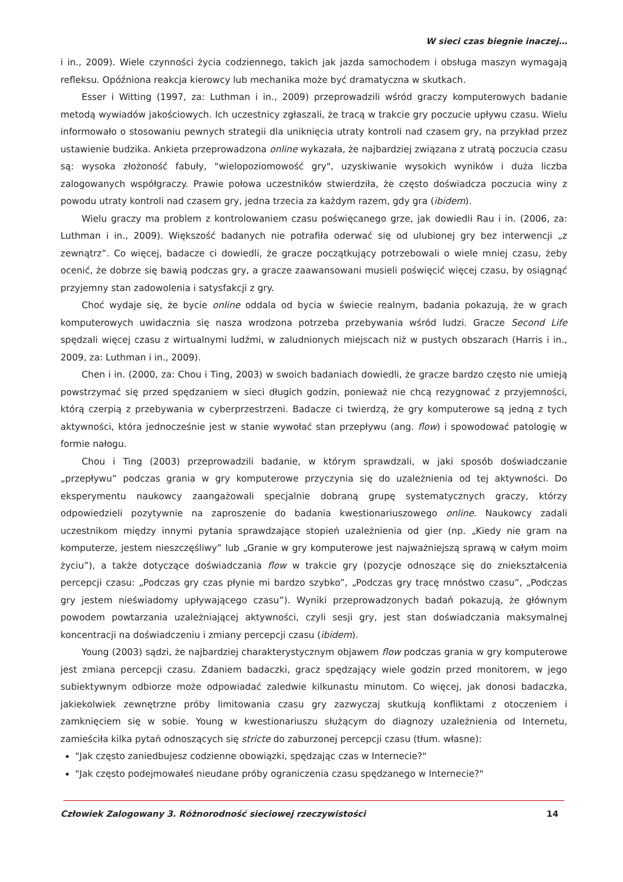W sieci czas biegnie inaczej…
i in., 2009). Wiele czynności życia codziennego, takich jak jazda samochodem i obsługa maszyn wymagają refleksu. Opóźniona reakcja kierowcy lub mechanika może być dramatyczna w skutkach.
Esser i Witting (1997, za: Luthman i in., 2009) przeprowadzili wśród graczy komputerowych badanie metodą wywiadów jakościowych. Ich uczestnicy zgłaszali, że tracą w trakcie gry poczucie upływu czasu. Wielu informowało o stosowaniu pewnych strategii dla uniknięcia utraty kontroli nad czasem gry, na przykład przez ustawienie budzika. Ankieta przeprowadzona online wykazała, że najbardziej związana z utratą poczucia czasu są: wysoka złożoność fabuły, "wielopoziomowość gry", uzyskiwanie wysokich wyników i duża liczba zalogowanych współgraczy. Prawie połowa uczestników stwierdziła, że często doświadcza poczucia winy z powodu utraty kontroli nad czasem gry, jedna trzecia za każdym razem, gdy gra (ibidem).
Wielu graczy ma problem z kontrolowaniem czasu poświęcanego grze, jak dowiedli Rau i in. (2006, za: Luthman i in., 2009). Większość badanych nie potrafiła oderwać się od ulubionej gry bez interwencji „z zewnątrz”. Co więcej, badacze ci dowiedli, że gracze początkujący potrzebowali o wiele mniej czasu, żeby ocenić, że dobrze się bawią podczas gry, a gracze zaawansowani musieli poświęcić więcej czasu, by osiągnąć przyjemny stan zadowolenia i satysfakcji z gry.
Choć wydaje się, że bycie online oddala od bycia w świecie realnym, badania pokazują, że w grach komputerowych uwidacznia się nasza wrodzona potrzeba przebywania wśród ludzi. Gracze Second Life spędzali więcej czasu z wirtualnymi ludźmi, w zaludnionych miejscach niż w pustych obszarach (Harris i in., 2009, za: Luthman i in., 2009).
Chen i in. (2000, za: Chou i Ting, 2003) w swoich badaniach dowiedli, że gracze bardzo często nie umieją powstrzymać się przed spędzaniem w sieci długich godzin, ponieważ nie chcą rezygnować z przyjemności, którą czerpią z przebywania w cyberprzestrzeni. Badacze ci twierdzą, że gry komputerowe są jedną z tych aktywności, która jednocześnie jest w stanie wywołać stan przepływu (ang. flow) i spowodować patologię w formie nałogu.
Chou i Ting (2003) przeprowadzili badanie, w którym sprawdzali, w jaki sposób doświadczanie „przepływu” podczas grania w gry komputerowe przyczynia się do uzależnienia od tej aktywności. Do eksperymentu naukowcy zaangażowali specjalnie dobraną grupę systematycznych graczy, którzy odpowiedzieli pozytywnie na zaproszenie do badania kwestionariuszowego online. Naukowcy zadali uczestnikom między innymi pytania sprawdzające stopień uzależnienia od gier (np. „Kiedy nie gram na komputerze, jestem nieszczęśliwy” lub „Granie w gry komputerowe jest najważniejszą sprawą w całym moim życiu”), a także dotyczące doświadczania flow w trakcie gry (pozycje odnoszące się do zniekształcenia percepcji czasu: „Podczas gry czas płynie mi bardzo szybko”, „Podczas gry tracę mnóstwo czasu”, „Podczas gry jestem nieświadomy upływającego czasu”). Wyniki przeprowadzonych badań pokazują, że głównym powodem powtarzania uzależniającej aktywności, czyli sesji gry, jest stan doświadczania maksymalnej koncentracji na doświadczeniu i zmiany percepcji czasu (ibidem).
Young (2003) sądzi, że najbardziej charakterystycznym objawem flow podczas grania w gry komputerowe jest zmiana percepcji czasu. Zdaniem badaczki, gracz spędzający wiele godzin przed monitorem, w jego subiektywnym odbiorze może odpowiadać zaledwie kilkunastu minutom. Co więcej, jak donosi badaczka, jakiekolwiek zewnętrzne próby limitowania czasu gry zazwyczaj skutkują konfliktami z otoczeniem i zamknięciem się w sobie. Young w kwestionariuszu służącym do diagnozy uzależnienia od Internetu, zamieściła kilka pytań odnoszących się stricte do zaburzonej percepcji czasu (tłum. własne):
"Jak często zaniedbujesz codzienne obowiązki, spędzając czas w Internecie?"
"Jak często podejmowałeś nieudane próby ograniczenia czasu spędzanego w Internecie?"
Człowiek Zalogowany 3. Różnorodność sieciowej rzeczywistości 14